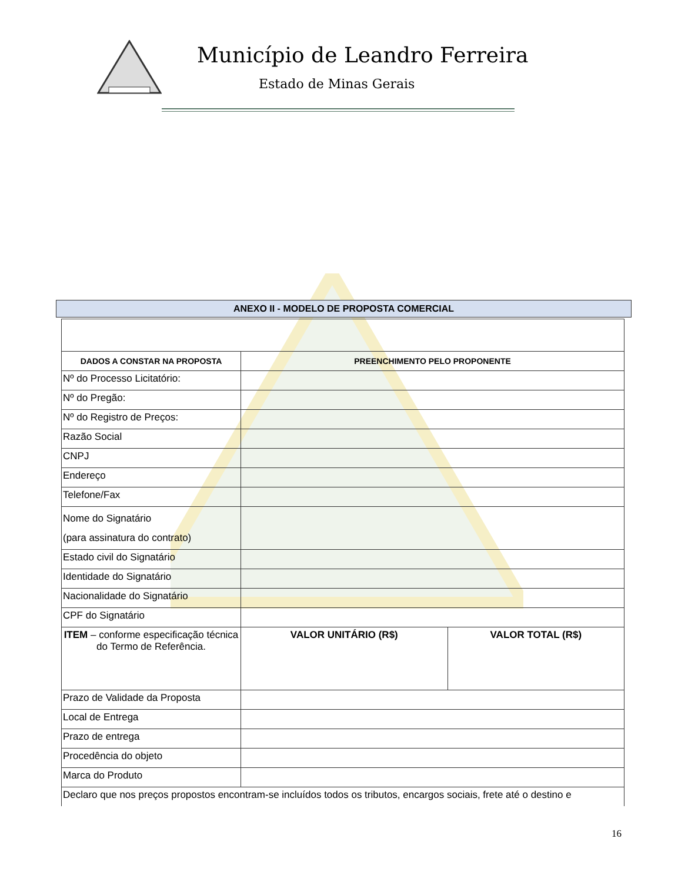Município de Leandro Ferreira
Estado de Minas Gerais
ANEXO II - MODELO DE PROPOSTA COMERCIAL
| DADOS A CONSTAR NA PROPOSTA | PREENCHIMENTO PELO PROPONENTE | |
| --- | --- | --- |
| Nº do Processo Licitatório: | | |
| Nº do Pregão: | | |
| Nº do Registro de Preços: | | |
| Razão Social | | |
| CNPJ | | |
| Endereço | | |
| Telefone/Fax | | |
| Nome do Signatário (para assinatura do contrato) | | |
| Estado civil do Signatário | | |
| Identidade do Signatário | | |
| Nacionalidade do Signatário | | |
| CPF do Signatário | | |
| ITEM – conforme especificação técnica do Termo de Referência. | VALOR UNITÁRIO (R$) | VALOR TOTAL (R$) |
| Prazo de Validade da Proposta | | |
| Local de Entrega | | |
| Prazo de entrega | | |
| Procedência do objeto | | |
| Marca do Produto | | |
| Declaro que nos preços propostos encontram-se incluídos todos os tributos, encargos sociais, frete até o destino e | | |
16